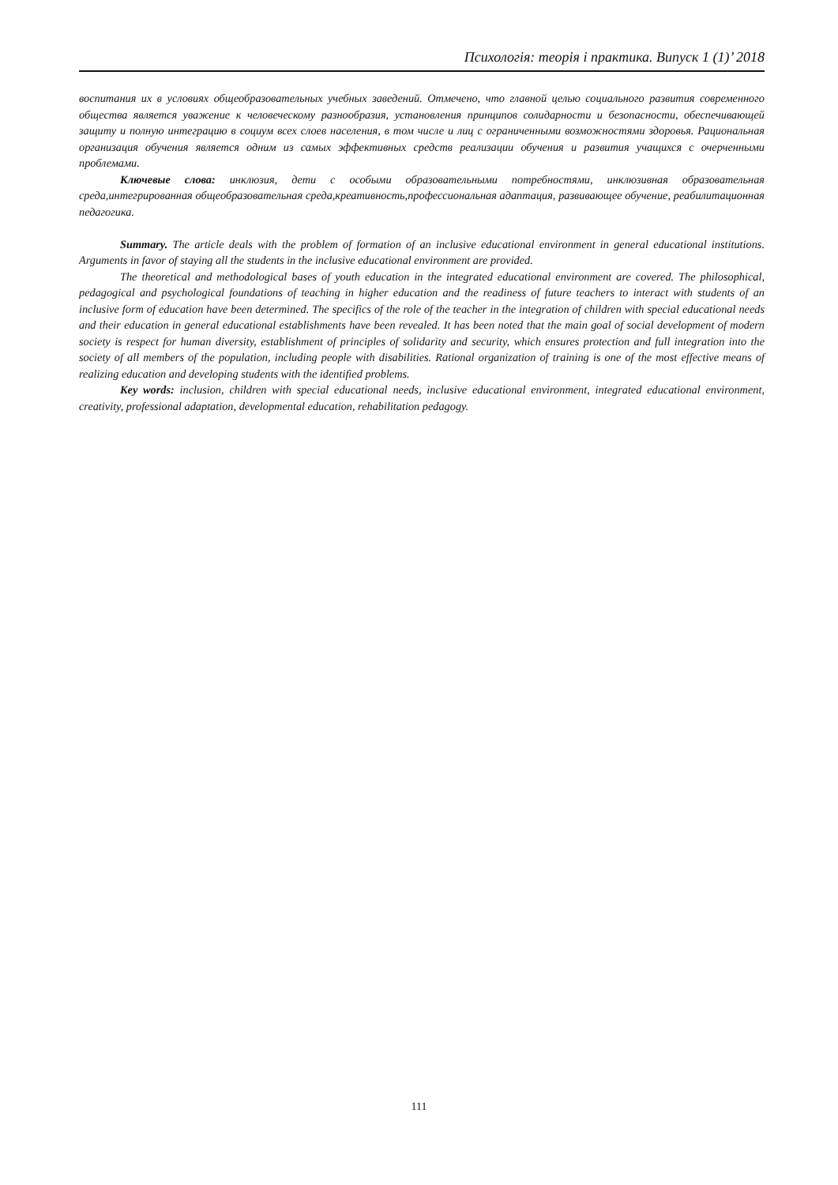Психологія: теорія і практика. Випуск 1 (1)’ 2018
воспитания их в условиях общеобразовательных учебных заведений. Отмечено, что главной целью социального развития современного общества является уважение к человеческому разнообразия, установления принципов солидарности и безопасности, обеспечивающей защиту и полную интеграцию в социум всех слоев населения, в том числе и лиц с ограниченными возможностями здоровья. Рациональная организация обучения является одним из самых эффективных средств реализации обучения и развития учащихся с очерченными проблемами.
Ключевые слова: инклюзия, дети с особыми образовательными потребностями, инклюзивная образовательная среда,интегрированная общеобразовательная среда,креативность,профессиональная адаптация, развивающее обучение, реабилитационная педагогика.
Summary. The article deals with the problem of formation of an inclusive educational environment in general educational institutions. Arguments in favor of staying all the students in the inclusive educational environment are provided.
The theoretical and methodological bases of youth education in the integrated educational environment are covered. The philosophical, pedagogical and psychological foundations of teaching in higher education and the readiness of future teachers to interact with students of an inclusive form of education have been determined. The specifics of the role of the teacher in the integration of children with special educational needs and their education in general educational establishments have been revealed. It has been noted that the main goal of social development of modern society is respect for human diversity, establishment of principles of solidarity and security, which ensures protection and full integration into the society of all members of the population, including people with disabilities. Rational organization of training is one of the most effective means of realizing education and developing students with the identified problems.
Key words: inclusion, children with special educational needs, inclusive educational environment, integrated educational environment, creativity, professional adaptation, developmental education, rehabilitation pedagogy.
111